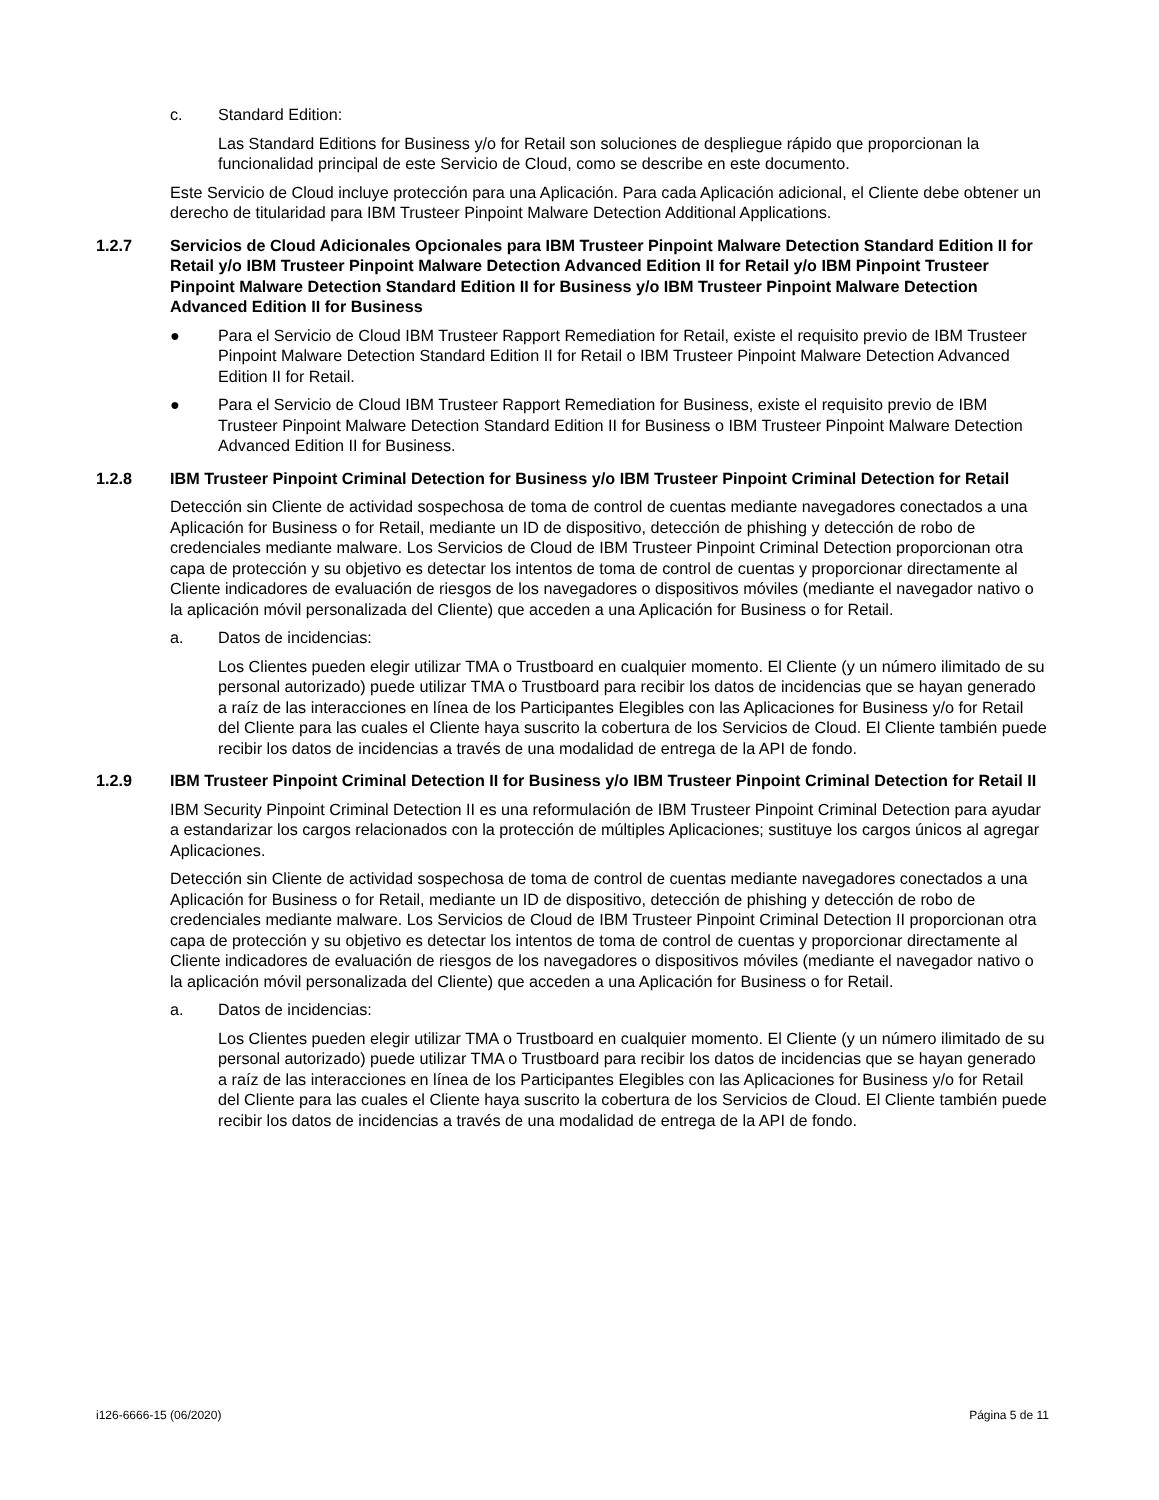c. Standard Edition:
Las Standard Editions for Business y/o for Retail son soluciones de despliegue rápido que proporcionan la funcionalidad principal de este Servicio de Cloud, como se describe en este documento.
Este Servicio de Cloud incluye protección para una Aplicación. Para cada Aplicación adicional, el Cliente debe obtener un derecho de titularidad para IBM Trusteer Pinpoint Malware Detection Additional Applications.
1.2.7 Servicios de Cloud Adicionales Opcionales para IBM Trusteer Pinpoint Malware Detection Standard Edition II for Retail y/o IBM Trusteer Pinpoint Malware Detection Advanced Edition II for Retail y/o IBM Pinpoint Trusteer Pinpoint Malware Detection Standard Edition II for Business y/o IBM Trusteer Pinpoint Malware Detection Advanced Edition II for Business
● Para el Servicio de Cloud IBM Trusteer Rapport Remediation for Retail, existe el requisito previo de IBM Trusteer Pinpoint Malware Detection Standard Edition II for Retail o IBM Trusteer Pinpoint Malware Detection Advanced Edition II for Retail.
● Para el Servicio de Cloud IBM Trusteer Rapport Remediation for Business, existe el requisito previo de IBM Trusteer Pinpoint Malware Detection Standard Edition II for Business o IBM Trusteer Pinpoint Malware Detection Advanced Edition II for Business.
1.2.8 IBM Trusteer Pinpoint Criminal Detection for Business y/o IBM Trusteer Pinpoint Criminal Detection for Retail
Detección sin Cliente de actividad sospechosa de toma de control de cuentas mediante navegadores conectados a una Aplicación for Business o for Retail, mediante un ID de dispositivo, detección de phishing y detección de robo de credenciales mediante malware. Los Servicios de Cloud de IBM Trusteer Pinpoint Criminal Detection proporcionan otra capa de protección y su objetivo es detectar los intentos de toma de control de cuentas y proporcionar directamente al Cliente indicadores de evaluación de riesgos de los navegadores o dispositivos móviles (mediante el navegador nativo o la aplicación móvil personalizada del Cliente) que acceden a una Aplicación for Business o for Retail.
a. Datos de incidencias:
Los Clientes pueden elegir utilizar TMA o Trustboard en cualquier momento. El Cliente (y un número ilimitado de su personal autorizado) puede utilizar TMA o Trustboard para recibir los datos de incidencias que se hayan generado a raíz de las interacciones en línea de los Participantes Elegibles con las Aplicaciones for Business y/o for Retail del Cliente para las cuales el Cliente haya suscrito la cobertura de los Servicios de Cloud. El Cliente también puede recibir los datos de incidencias a través de una modalidad de entrega de la API de fondo.
1.2.9 IBM Trusteer Pinpoint Criminal Detection II for Business y/o IBM Trusteer Pinpoint Criminal Detection for Retail II
IBM Security Pinpoint Criminal Detection II es una reformulación de IBM Trusteer Pinpoint Criminal Detection para ayudar a estandarizar los cargos relacionados con la protección de múltiples Aplicaciones; sustituye los cargos únicos al agregar Aplicaciones.
Detección sin Cliente de actividad sospechosa de toma de control de cuentas mediante navegadores conectados a una Aplicación for Business o for Retail, mediante un ID de dispositivo, detección de phishing y detección de robo de credenciales mediante malware. Los Servicios de Cloud de IBM Trusteer Pinpoint Criminal Detection II proporcionan otra capa de protección y su objetivo es detectar los intentos de toma de control de cuentas y proporcionar directamente al Cliente indicadores de evaluación de riesgos de los navegadores o dispositivos móviles (mediante el navegador nativo o la aplicación móvil personalizada del Cliente) que acceden a una Aplicación for Business o for Retail.
a. Datos de incidencias:
Los Clientes pueden elegir utilizar TMA o Trustboard en cualquier momento. El Cliente (y un número ilimitado de su personal autorizado) puede utilizar TMA o Trustboard para recibir los datos de incidencias que se hayan generado a raíz de las interacciones en línea de los Participantes Elegibles con las Aplicaciones for Business y/o for Retail del Cliente para las cuales el Cliente haya suscrito la cobertura de los Servicios de Cloud. El Cliente también puede recibir los datos de incidencias a través de una modalidad de entrega de la API de fondo.
i126-6666-15 (06/2020) Página 5 de 11